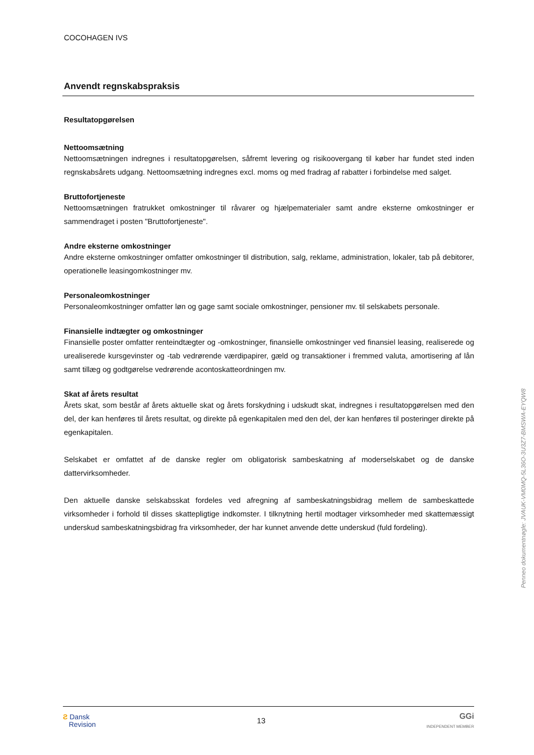COCOHAGEN IVS
Anvendt regnskabspraksis
Resultatopgørelsen
Nettoomsætning
Nettoomsætningen indregnes i resultatopgørelsen, såfremt levering og risikoovergang til køber har fundet sted inden regnskabsårets udgang. Nettoomsætning indregnes excl. moms og med fradrag af rabatter i forbindelse med salget.
Bruttofortjeneste
Nettoomsætningen fratrukket omkostninger til råvarer og hjælpematerialer samt andre eksterne omkostninger er sammendraget i posten "Bruttofortjeneste".
Andre eksterne omkostninger
Andre eksterne omkostninger omfatter omkostninger til distribution, salg, reklame, administration, lokaler, tab på debitorer, operationelle leasingomkostninger mv.
Personaleomkostninger
Personaleomkostninger omfatter løn og gage samt sociale omkostninger, pensioner mv. til selskabets personale.
Finansielle indtægter og omkostninger
Finansielle poster omfatter renteindtægter og -omkostninger, finansielle omkostninger ved finansiel leasing, realiserede og urealiserede kursgevinster og -tab vedrørende værdipapirer, gæld og transaktioner i fremmed valuta, amortisering af lån samt tillæg og godtgørelse vedrørende acontoskatteordningen mv.
Skat af årets resultat
Årets skat, som består af årets aktuelle skat og årets forskydning i udskudt skat, indregnes i resultatopgørelsen med den del, der kan henføres til årets resultat, og direkte på egenkapitalen med den del, der kan henføres til posteringer direkte på egenkapitalen.
Selskabet er omfattet af de danske regler om obligatorisk sambeskatning af moderselskabet og de danske dattervirksomheder.
Den aktuelle danske selskabsskat fordeles ved afregning af sambeskatningsbidrag mellem de sambeskattede virksomheder i forhold til disses skattepligtige indkomster. I tilknytning hertil modtager virksomheder med skattemæssigt underskud sambeskatningsbidrag fra virksomheder, der har kunnet anvende dette underskud (fuld fordeling).
Ƨ Dansk
Revision
13
GGi
INDEPENDENT MEMBER
Penneo dokumentnøgle: JVAUK-VM0MQ-5L36O-3U3Z7-BMSWA-EYQW8